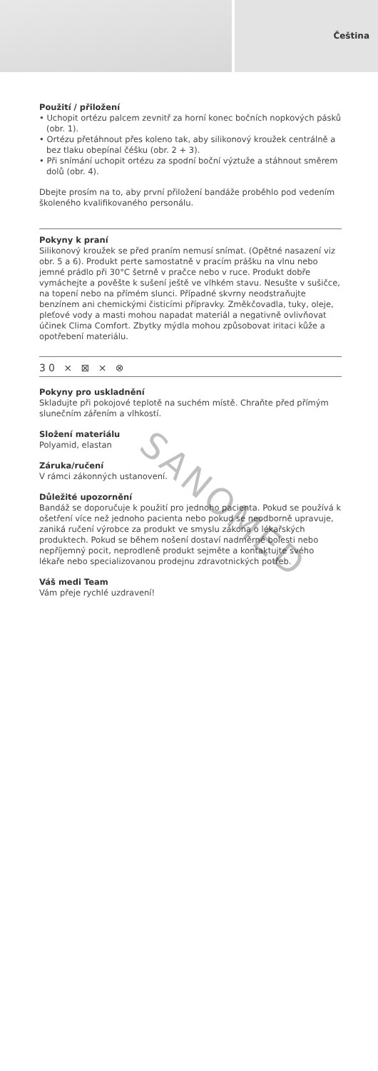Čeština
Použití / přiložení
• Uchopit ortézu palcem zevnitř za horní konec bočních nopkových pásků (obr. 1).
• Ortézu přetáhnout přes koleno tak, aby silikonový kroužek centrálně a bez tlaku obepínal čéšku (obr. 2 + 3).
• Při snímání uchopit ortézu za spodní boční výztuže a stáhnout směrem dolů (obr. 4).
Dbejte prosím na to, aby první přiložení bandáže proběhlo pod vedením školeného kvalifikovaného personálu.
Pokyny k praní
Silikonový kroužek se před praním nemusí snímat. (Opětné nasazení viz obr. 5 a 6). Produkt perte samostatně v pracím prášku na vlnu nebo jemné prádlo při 30°C šetrně v pračce nebo v ruce. Produkt dobře vymáchejte a pověšte k sušení ještě ve vlhkém stavu. Nesušte v sušičce, na topení nebo na přímém slunci. Případné skvrny neodstraňujte benzínem ani chemickými čisticími přípravky. Změkčovadla, tuky, oleje, pleťové vody a masti mohou napadat materiál a negativně ovlivňovat účinek Clima Comfort. Zbytky mýdla mohou způsobovat iritaci kůže a opotřebení materiálu.
30 ⨯ ⊠ ⨯ ⊗
Pokyny pro uskladnění
Skladujte při pokojové teplotě na suchém místě. Chraňte před přímým slunečním zářením a vlhkostí.
Složení materiálu
Polyamid, elastan
Záruka/ručení
V rámci zákonných ustanovení.
Důležité upozornění
Bandáž se doporučuje k použití pro jednoho pacienta. Pokud se používá k ošetření více než jednoho pacienta nebo pokud se neodborně upravuje, zaniká ručení výrobce za produkt ve smyslu zákona o lékařských produktech. Pokud se během nošení dostaví nadměrné bolesti nebo nepříjemný pocit, neprodleně produkt sejměte a kontaktujte svého lékaře nebo specializovanou prodejnu zdravotnických potřeb.
Váš medi Team
Vám přeje rychlé uzdravení!
SANOMED